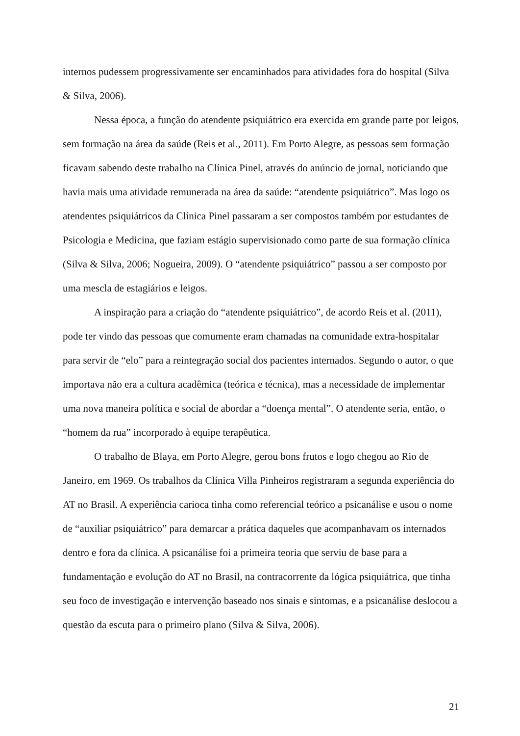internos pudessem progressivamente ser encaminhados para atividades fora do hospital (Silva & Silva, 2006).
Nessa época, a função do atendente psiquiátrico era exercida em grande parte por leigos, sem formação na área da saúde (Reis et al., 2011). Em Porto Alegre, as pessoas sem formação ficavam sabendo deste trabalho na Clínica Pinel, através do anúncio de jornal, noticiando que havia mais uma atividade remunerada na área da saúde: “atendente psiquiátrico”. Mas logo os atendentes psiquiátricos da Clínica Pinel passaram a ser compostos também por estudantes de Psicologia e Medicina, que faziam estágio supervisionado como parte de sua formação clínica (Silva & Silva, 2006; Nogueira, 2009). O “atendente psiquiátrico” passou a ser composto por uma mescla de estagiários e leigos.
A inspiração para a criação do “atendente psiquiátrico”, de acordo Reis et al. (2011), pode ter vindo das pessoas que comumente eram chamadas na comunidade extra-hospitalar para servir de “elo” para a reintegração social dos pacientes internados. Segundo o autor, o que importava não era a cultura acadêmica (teórica e técnica), mas a necessidade de implementar uma nova maneira política e social de abordar a “doença mental”. O atendente seria, então, o “homem da rua” incorporado à equipe terapêutica.
O trabalho de Blaya, em Porto Alegre, gerou bons frutos e logo chegou ao Rio de Janeiro, em 1969. Os trabalhos da Clínica Villa Pinheiros registraram a segunda experiência do AT no Brasil. A experiência carioca tinha como referencial teórico a psicanálise e usou o nome de “auxiliar psiquiátrico” para demarcar a prática daqueles que acompanhavam os internados dentro e fora da clínica. A psicanálise foi a primeira teoria que serviu de base para a fundamentação e evolução do AT no Brasil, na contracorrente da lógica psiquiátrica, que tinha seu foco de investigação e intervenção baseado nos sinais e sintomas, e a psicanálise deslocou a questão da escuta para o primeiro plano (Silva & Silva, 2006).
21